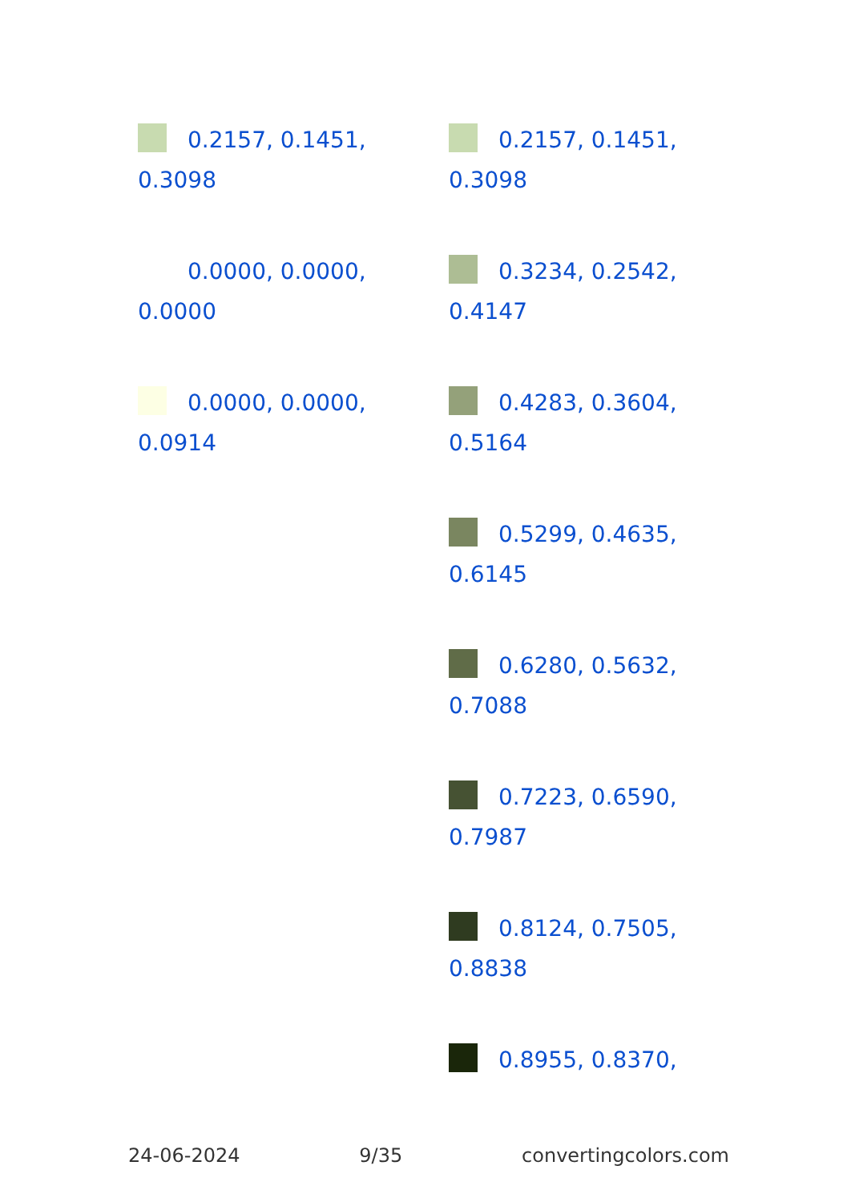0.2157, 0.1451, 0.3098
0.0000, 0.0000, 0.0000
0.0000, 0.0000, 0.0914
0.2157, 0.1451, 0.3098
0.3234, 0.2542, 0.4147
0.4283, 0.3604, 0.5164
0.5299, 0.4635, 0.6145
0.6280, 0.5632, 0.7088
0.7223, 0.6590, 0.7987
0.8124, 0.7505, 0.8838
0.8955, 0.8370,
24-06-2024 9/35 convertingcolors.com